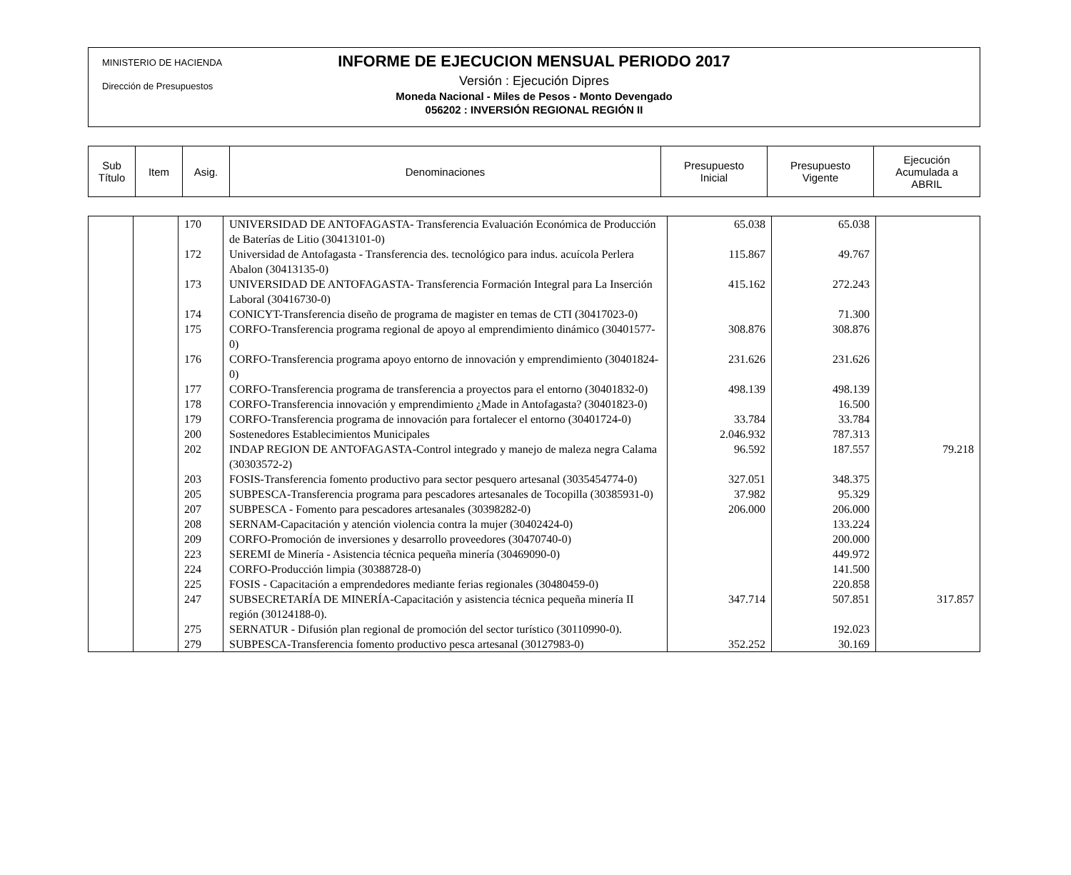MINISTERIO DE HACIENDA
Dirección de Presupuestos
INFORME DE EJECUCION MENSUAL PERIODO 2017
Versión : Ejecución Dipres
Moneda Nacional - Miles de Pesos - Monto Devengado
056202 : INVERSIÓN REGIONAL REGIÓN II
| Sub Título | Item | Asig. | Denominaciones | Presupuesto Inicial | Presupuesto Vigente | Ejecución Acumulada a ABRIL |
| --- | --- | --- | --- | --- | --- | --- |
| | | 170 | UNIVERSIDAD DE ANTOFAGASTA- Transferencia Evaluación Económica de Producción de Baterías de Litio (30413101-0) | 65.038 | 65.038 | |
| | | 172 | Universidad de Antofagasta - Transferencia des. tecnológico para indus. acuícola Perlera Abalon (30413135-0) | 115.867 | 49.767 | |
| | | 173 | UNIVERSIDAD DE ANTOFAGASTA- Transferencia Formación Integral para La Inserción Laboral (30416730-0) | 415.162 | 272.243 | |
| | | 174 | CONICYT-Transferencia diseño de programa de magister en temas de CTI (30417023-0) | | 71.300 | |
| | | 175 | CORFO-Transferencia programa regional de apoyo al emprendimiento dinámico (30401577-0) | 308.876 | 308.876 | |
| | | 176 | CORFO-Transferencia programa apoyo entorno de innovación y emprendimiento (30401824-0) | 231.626 | 231.626 | |
| | | 177 | CORFO-Transferencia programa de transferencia a proyectos para el entorno (30401832-0) | 498.139 | 498.139 | |
| | | 178 | CORFO-Transferencia innovación y emprendimiento ¿Made in Antofagasta? (30401823-0) | | 16.500 | |
| | | 179 | CORFO-Transferencia programa de innovación para fortalecer el entorno (30401724-0) | 33.784 | 33.784 | |
| | | 200 | Sostenedores Establecimientos Municipales | 2.046.932 | 787.313 | |
| | | 202 | INDAP REGION DE ANTOFAGASTA-Control integrado y manejo de maleza negra Calama (30303572-2) | 96.592 | 187.557 | 79.218 |
| | | 203 | FOSIS-Transferencia fomento productivo para sector pesquero artesanal (3035454774-0) | 327.051 | 348.375 | |
| | | 205 | SUBPESCA-Transferencia programa para pescadores artesanales de Tocopilla (30385931-0) | 37.982 | 95.329 | |
| | | 207 | SUBPESCA - Fomento para pescadores artesanales (30398282-0) | 206.000 | 206.000 | |
| | | 208 | SERNAM-Capacitación y atención violencia contra la mujer (30402424-0) | | 133.224 | |
| | | 209 | CORFO-Promoción de inversiones y desarrollo proveedores (30470740-0) | | 200.000 | |
| | | 223 | SEREMI de Minería - Asistencia técnica pequeña minería (30469090-0) | | 449.972 | |
| | | 224 | CORFO-Producción limpia (30388728-0) | | 141.500 | |
| | | 225 | FOSIS - Capacitación a emprendedores mediante ferias regionales (30480459-0) | | 220.858 | |
| | | 247 | SUBSECRETARÍA DE MINERÍA-Capacitación y asistencia técnica pequeña minería II región (30124188-0). | 347.714 | 507.851 | 317.857 |
| | | 275 | SERNATUR - Difusión plan regional de promoción del sector turístico (30110990-0). | | 192.023 | |
| | | 279 | SUBPESCA-Transferencia fomento productivo pesca artesanal (30127983-0) | 352.252 | 30.169 | |